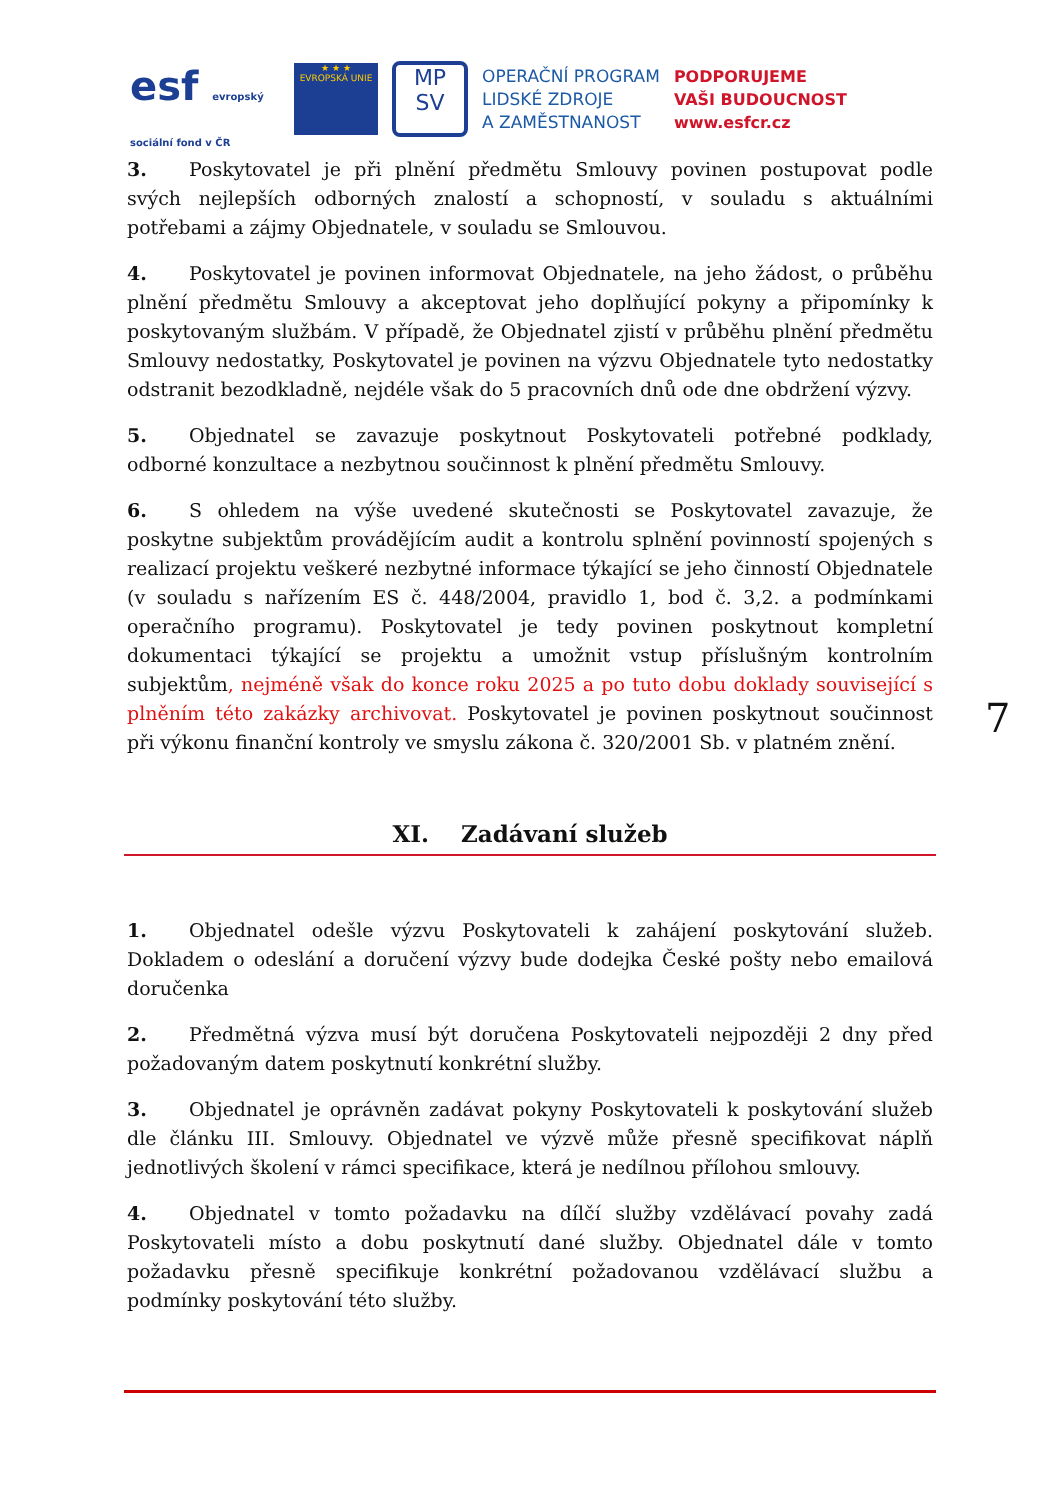esf evropský sociální fond v ČR
★ ★ ★
EVROPSKÁ UNIE
MP
SV
OPERAČNÍ PROGRAM
LIDSKÉ ZDROJE
A ZAMĚSTNANOST
PODPORUJEME
VAŠI BUDOUCNOST
www.esfcr.cz
3. Poskytovatel je při plnění předmětu Smlouvy povinen postupovat podle svých nejlepších odborných znalostí a schopností, v souladu s aktuálními potřebami a zájmy Objednatele, v souladu se Smlouvou.
4. Poskytovatel je povinen informovat Objednatele, na jeho žádost, o průběhu plnění předmětu Smlouvy a akceptovat jeho doplňující pokyny a připomínky k poskytovaným službám. V případě, že Objednatel zjistí v průběhu plnění předmětu Smlouvy nedostatky, Poskytovatel je povinen na výzvu Objednatele tyto nedostatky odstranit bezodkladně, nejdéle však do 5 pracovních dnů ode dne obdržení výzvy.
5. Objednatel se zavazuje poskytnout Poskytovateli potřebné podklady, odborné konzultace a nezbytnou součinnost k plnění předmětu Smlouvy.
6. S ohledem na výše uvedené skutečnosti se Poskytovatel zavazuje, že poskytne subjektům provádějícím audit a kontrolu splnění povinností spojených s realizací projektu veškeré nezbytné informace týkající se jeho činností Objednatele (v souladu s nařízením ES č. 448/2004, pravidlo 1, bod č. 3,2. a podmínkami operačního programu). Poskytovatel je tedy povinen poskytnout kompletní dokumentaci týkající se projektu a umožnit vstup příslušným kontrolním subjektům, nejméně však do konce roku 2025 a po tuto dobu doklady související s plněním této zakázky archivovat. Poskytovatel je povinen poskytnout součinnost při výkonu finanční kontroly ve smyslu zákona č. 320/2001 Sb. v platném znění.
XI. Zadávaní služeb
1. Objednatel odešle výzvu Poskytovateli k zahájení poskytování služeb. Dokladem o odeslání a doručení výzvy bude dodejka České pošty nebo emailová doručenka
2. Předmětná výzva musí být doručena Poskytovateli nejpozději 2 dny před požadovaným datem poskytnutí konkrétní služby.
3. Objednatel je oprávněn zadávat pokyny Poskytovateli k poskytování služeb dle článku III. Smlouvy. Objednatel ve výzvě může přesně specifikovat náplň jednotlivých školení v rámci specifikace, která je nedílnou přílohou smlouvy.
4. Objednatel v tomto požadavku na dílčí služby vzdělávací povahy zadá Poskytovateli místo a dobu poskytnutí dané služby. Objednatel dále v tomto požadavku přesně specifikuje konkrétní požadovanou vzdělávací službu a podmínky poskytování této služby.
7